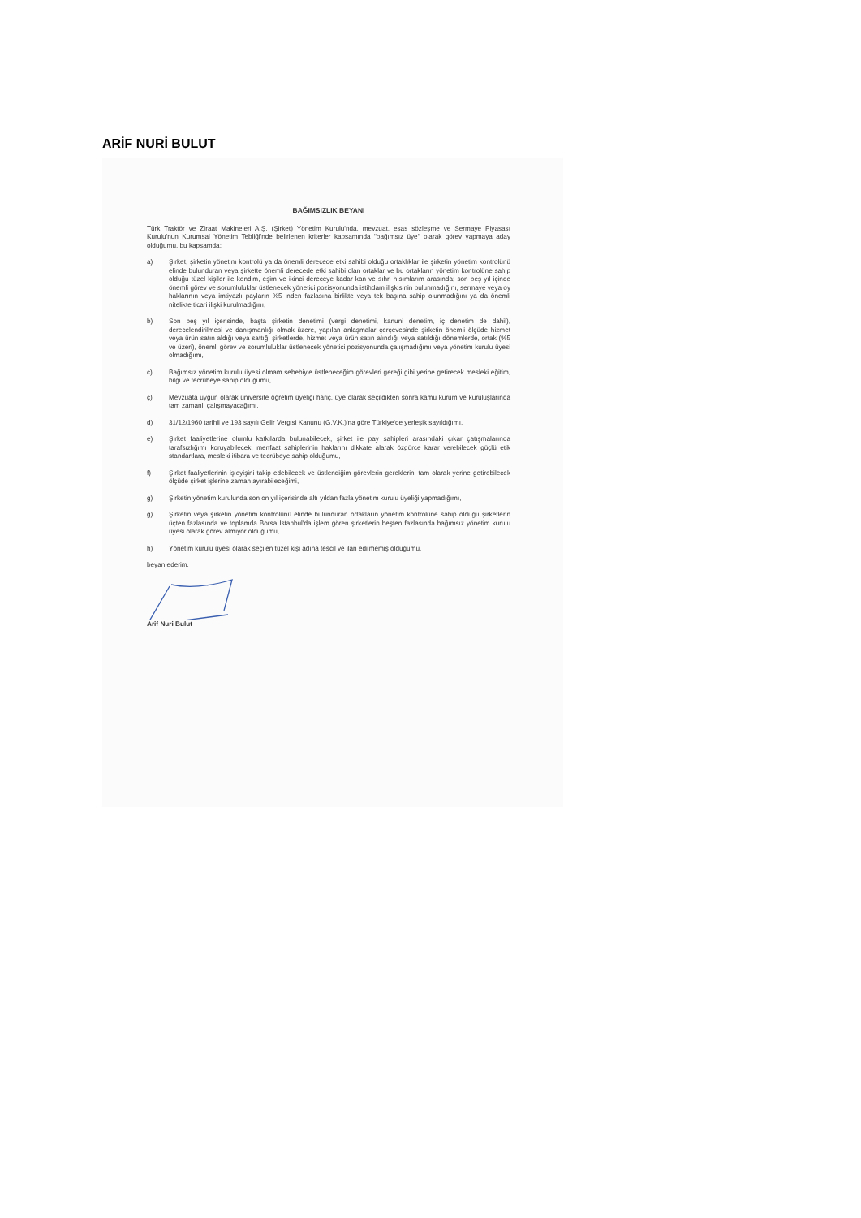ARİF NURİ BULUT
BAĞIMSIZLIK BEYANI
Türk Traktör ve Ziraat Makineleri A.Ş. (Şirket) Yönetim Kurulu'nda, mevzuat, esas sözleşme ve Sermaye Piyasası Kurulu'nun Kurumsal Yönetim Tebliği'nde belirlenen kriterler kapsamında "bağımsız üye" olarak görev yapmaya aday olduğumu, bu kapsamda;
a) Şirket, şirketin yönetim kontrolü ya da önemli derecede etki sahibi olduğu ortaklıklar ile şirketin yönetim kontrolünü elinde bulunduran veya şirkette önemli derecede etki sahibi olan ortaklar ve bu ortakların yönetim kontrolüne sahip olduğu tüzel kişiler ile kendim, eşim ve ikinci dereceye kadar kan ve sıhri hısımlarım arasında; son beş yıl içinde önemli görev ve sorumluluklar üstlenecek yönetici pozisyonunda istihdam ilişkisinin bulunmadığını, sermaye veya oy haklarının veya imtiyazlı payların %5 inden fazlasına birlikte veya tek başına sahip olunmadığını ya da önemli nitelikte ticari ilişki kurulmadığını,
b) Son beş yıl içerisinde, başta şirketin denetimi (vergi denetimi, kanuni denetim, iç denetim de dahil), derecelendirilmesi ve danışmanlığı olmak üzere, yapılan anlaşmalar çerçevesinde şirketin önemli ölçüde hizmet veya ürün satın aldığı veya sattığı şirketlerde, hizmet veya ürün satın alındığı veya satıldığı dönemlerde, ortak (%5 ve üzeri), önemli görev ve sorumluluklar üstlenecek yönetici pozisyonunda çalışmadığımı veya yönetim kurulu üyesi olmadığımı,
c) Bağımsız yönetim kurulu üyesi olmam sebebiyle üstleneceğim görevleri gereği gibi yerine getirecek mesleki eğitim, bilgi ve tecrübeye sahip olduğumu,
ç) Mevzuata uygun olarak üniversite öğretim üyeliği hariç, üye olarak seçildikten sonra kamu kurum ve kuruluşlarında tam zamanlı çalışmayacağımı,
d) 31/12/1960 tarihli ve 193 sayılı Gelir Vergisi Kanunu (G.V.K.)'na göre Türkiye'de yerleşik sayıldığımı,
e) Şirket faaliyetlerine olumlu katkılarda bulunabilecek, şirket ile pay sahipleri arasındaki çıkar çatışmalarında tarafsızlığımı koruyabilecek, menfaat sahiplerinin haklarını dikkate alarak özgürce karar verebilecek güçlü etik standartlara, mesleki itibara ve tecrübeye sahip olduğumu,
f) Şirket faaliyetlerinin işleyişini takip edebilecek ve üstlendiğim görevlerin gereklerini tam olarak yerine getirebilecek ölçüde şirket işlerine zaman ayırabileceğimi,
g) Şirketin yönetim kurulunda son on yıl içerisinde altı yıldan fazla yönetim kurulu üyeliği yapmadığımı,
ğ) Şirketin veya şirketin yönetim kontrolünü elinde bulunduran ortakların yönetim kontrolüne sahip olduğu şirketlerin üçten fazlasında ve toplamda Borsa İstanbul'da işlem gören şirketlerin beşten fazlasında bağımsız yönetim kurulu üyesi olarak görev almıyor olduğumu,
h) Yönetim kurulu üyesi olarak seçilen tüzel kişi adına tescil ve ilan edilmemiş olduğumu,
beyan ederim.
Arif Nuri Bulut